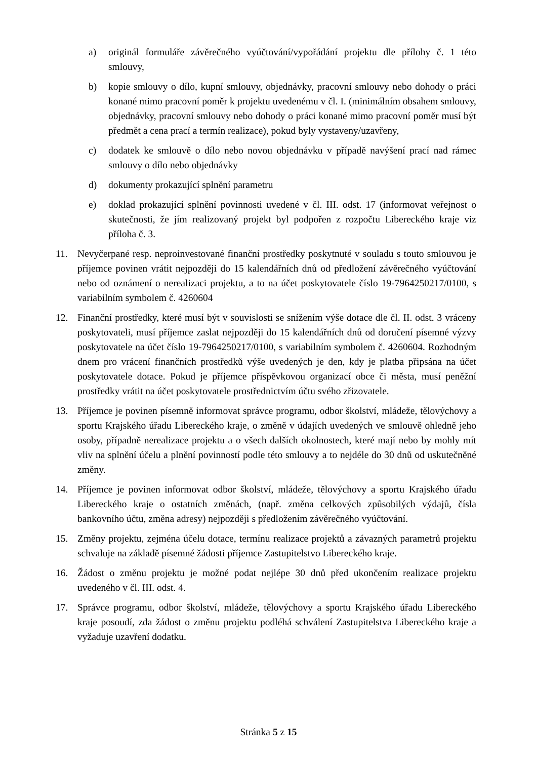a) originál formuláře závěrečného vyúčtování/vypořádání projektu dle přílohy č. 1 této smlouvy,
b) kopie smlouvy o dílo, kupní smlouvy, objednávky, pracovní smlouvy nebo dohody o práci konané mimo pracovní poměr k projektu uvedenému v čl. I. (minimálním obsahem smlouvy, objednávky, pracovní smlouvy nebo dohody o práci konané mimo pracovní poměr musí být předmět a cena prací a termín realizace), pokud byly vystaveny/uzavřeny,
c) dodatek ke smlouvě o dílo nebo novou objednávku v případě navýšení prací nad rámec smlouvy o dílo nebo objednávky
d) dokumenty prokazující splnění parametru
e) doklad prokazující splnění povinnosti uvedené v čl. III. odst. 17 (informovat veřejnost o skutečnosti, že jím realizovaný projekt byl podpořen z rozpočtu Libereckého kraje viz příloha č. 3.
11. Nevyčerpané resp. neproinvestované finanční prostředky poskytnuté v souladu s touto smlouvou je příjemce povinen vrátit nejpozději do 15 kalendářních dnů od předložení závěrečného vyúčtování nebo od oznámení o nerealizaci projektu, a to na účet poskytovatele číslo 19-7964250217/0100, s variabilním symbolem č. 4260604
12. Finanční prostředky, které musí být v souvislosti se snížením výše dotace dle čl. II. odst. 3 vráceny poskytovateli, musí příjemce zaslat nejpozději do 15 kalendářních dnů od doručení písemné výzvy poskytovatele na účet číslo 19-7964250217/0100, s variabilním symbolem č. 4260604. Rozhodným dnem pro vrácení finančních prostředků výše uvedených je den, kdy je platba připsána na účet poskytovatele dotace. Pokud je příjemce příspěvkovou organizací obce či města, musí peněžní prostředky vrátit na účet poskytovatele prostřednictvím účtu svého zřizovatele.
13. Příjemce je povinen písemně informovat správce programu, odbor školství, mládeže, tělovýchovy a sportu Krajského úřadu Libereckého kraje, o změně v údajích uvedených ve smlouvě ohledně jeho osoby, případně nerealizace projektu a o všech dalších okolnostech, které mají nebo by mohly mít vliv na splnění účelu a plnění povinností podle této smlouvy a to nejdéle do 30 dnů od uskutečněné změny.
14. Příjemce je povinen informovat odbor školství, mládeže, tělovýchovy a sportu Krajského úřadu Libereckého kraje o ostatních změnách, (např. změna celkových způsobilých výdajů, čísla bankovního účtu, změna adresy) nejpozději s předložením závěrečného vyúčtování.
15. Změny projektu, zejména účelu dotace, termínu realizace projektů a závazných parametrů projektu schvaluje na základě písemné žádosti příjemce Zastupitelstvo Libereckého kraje.
16. Žádost o změnu projektu je možné podat nejlépe 30 dnů před ukončením realizace projektu uvedeného v čl. III. odst. 4.
17. Správce programu, odbor školství, mládeže, tělovýchovy a sportu Krajského úřadu Libereckého kraje posoudí, zda žádost o změnu projektu podléhá schválení Zastupitelstva Libereckého kraje a vyžaduje uzavření dodatku.
Stránka 5 z 15